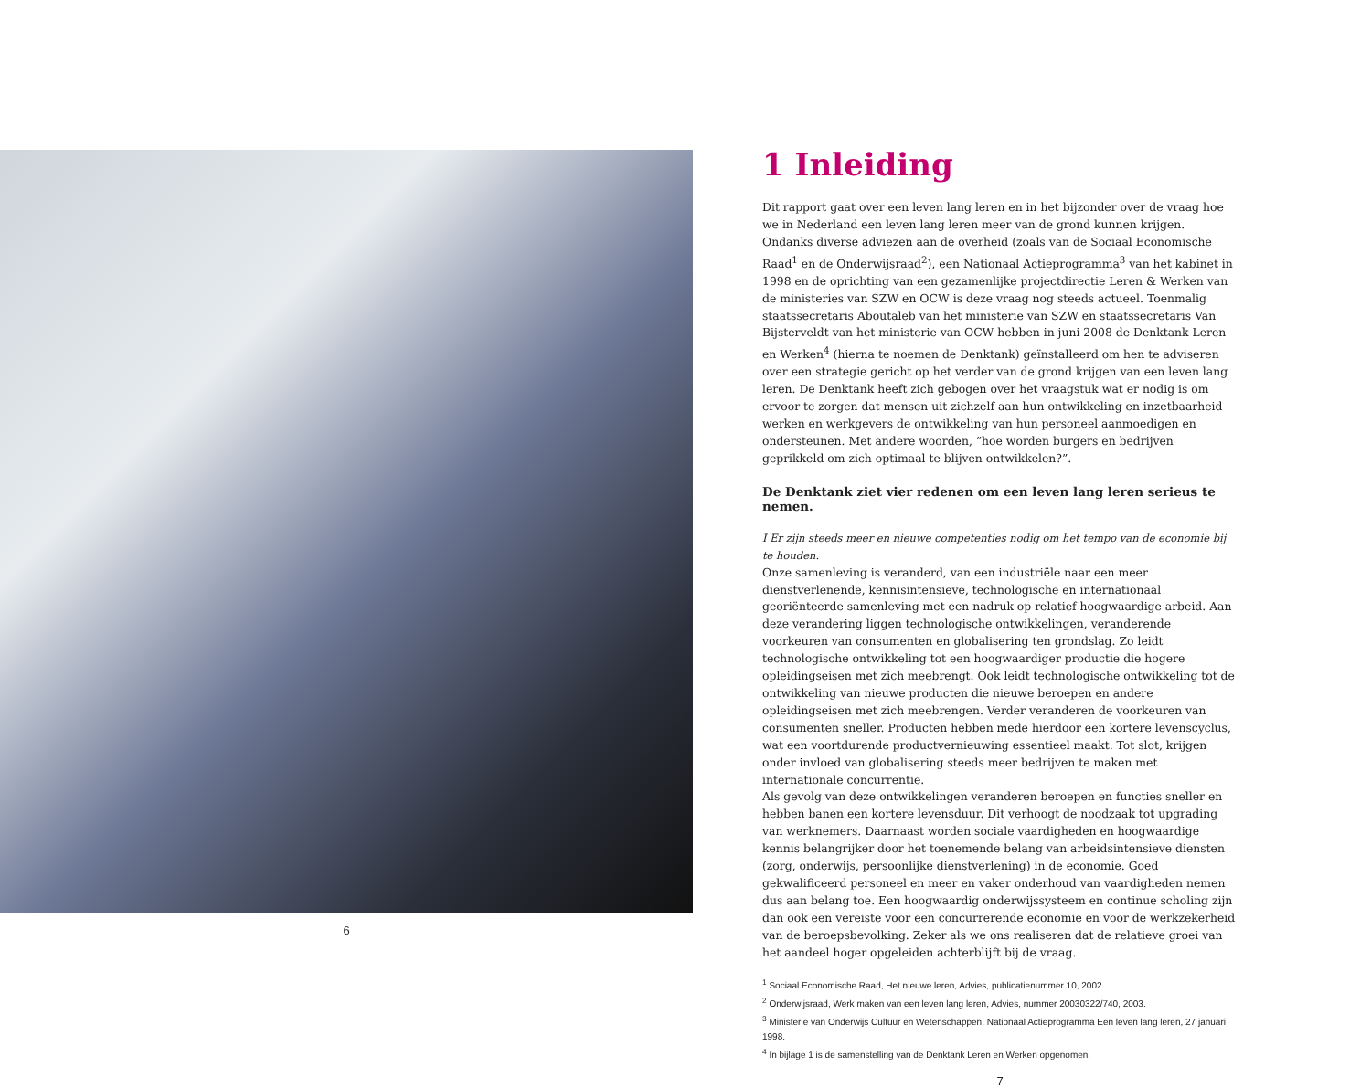6
1 Inleiding
Dit rapport gaat over een leven lang leren en in het bijzonder over de vraag hoe we in Nederland een leven lang leren meer van de grond kunnen krijgen. Ondanks diverse adviezen aan de overheid (zoals van de Sociaal Economische Raad<sup>1</sup> en de Onderwijsraad<sup>2</sup>), een Nationaal Actieprogramma<sup>3</sup> van het kabinet in 1998 en de oprichting van een gezamenlijke projectdirectie Leren & Werken van de ministeries van SZW en OCW is deze vraag nog steeds actueel. Toenmalig staatssecretaris Aboutaleb van het ministerie van SZW en staatssecretaris Van Bijsterveldt van het ministerie van OCW hebben in juni 2008 de Denktank Leren en Werken<sup>4</sup> (hierna te noemen de Denktank) geïnstalleerd om hen te adviseren over een strategie gericht op het verder van de grond krijgen van een leven lang leren. De Denktank heeft zich gebogen over het vraagstuk wat er nodig is om ervoor te zorgen dat mensen uit zichzelf aan hun ontwikkeling en inzetbaarheid werken en werkgevers de ontwikkeling van hun personeel aanmoedigen en ondersteunen. Met andere woorden, “hoe worden burgers en bedrijven geprikkeld om zich optimaal te blijven ontwikkelen?”.
De Denktank ziet vier redenen om een leven lang leren serieus te nemen.
I Er zijn steeds meer en nieuwe competenties nodig om het tempo van de economie bij te houden.
Onze samenleving is veranderd, van een industriële naar een meer dienstverlenende, kennisintensieve, technologische en internationaal georiënteerde samenleving met een nadruk op relatief hoogwaardige arbeid. Aan deze verandering liggen technologische ontwikkelingen, veranderende voorkeuren van consumenten en globalisering ten grondslag. Zo leidt technologische ontwikkeling tot een hoogwaardiger productie die hogere opleidingseisen met zich meebrengt. Ook leidt technologische ontwikkeling tot de ontwikkeling van nieuwe producten die nieuwe beroepen en andere opleidingseisen met zich meebrengen. Verder veranderen de voorkeuren van consumenten sneller. Producten hebben mede hierdoor een kortere levenscyclus, wat een voortdurende productvernieuwing essentieel maakt. Tot slot, krijgen onder invloed van globalisering steeds meer bedrijven te maken met internationale concurrentie.
Als gevolg van deze ontwikkelingen veranderen beroepen en functies sneller en hebben banen een kortere levensduur. Dit verhoogt de noodzaak tot upgrading van werknemers. Daarnaast worden sociale vaardigheden en hoogwaardige kennis belangrijker door het toenemende belang van arbeidsintensieve diensten (zorg, onderwijs, persoonlijke dienstverlening) in de economie. Goed gekwalificeerd personeel en meer en vaker onderhoud van vaardigheden nemen dus aan belang toe. Een hoogwaardig onderwijssysteem en continue scholing zijn dan ook een vereiste voor een concurrerende economie en voor de werkzekerheid van de beroepsbevolking. Zeker als we ons realiseren dat de relatieve groei van het aandeel hoger opgeleiden achterblijft bij de vraag.
<sup>1</sup> Sociaal Economische Raad, Het nieuwe leren, Advies, publicatienummer 10, 2002.
<sup>2</sup> Onderwijsraad, Werk maken van een leven lang leren, Advies, nummer 20030322/740, 2003.
<sup>3</sup> Ministerie van Onderwijs Cultuur en Wetenschappen, Nationaal Actieprogramma Een leven lang leren, 27 januari 1998.
<sup>4</sup> In bijlage 1 is de samenstelling van de Denktank Leren en Werken opgenomen.
7